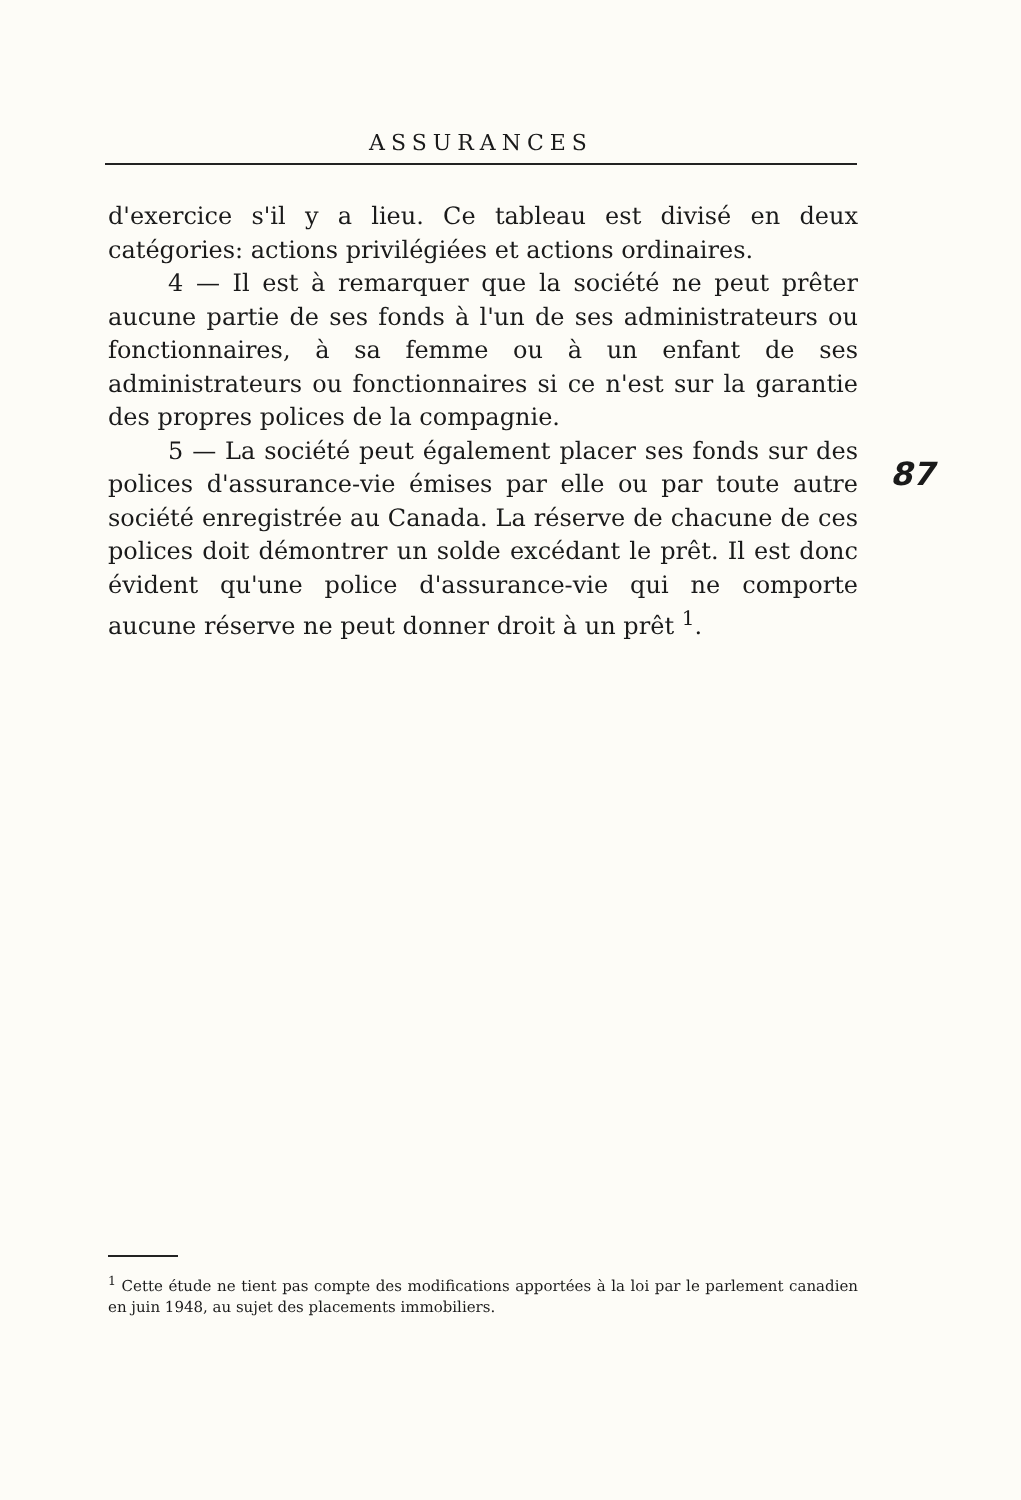ASSURANCES
d'exercice s'il y a lieu. Ce tableau est divisé en deux catégories: actions privilégiées et actions ordinaires.
4 — Il est à remarquer que la société ne peut prêter aucune partie de ses fonds à l'un de ses administrateurs ou fonctionnaires, à sa femme ou à un enfant de ses administrateurs ou fonctionnaires si ce n'est sur la garantie des propres polices de la compagnie.
5 — La société peut également placer ses fonds sur des polices d'assurance-vie émises par elle ou par toute autre société enregistrée au Canada. La réserve de chacune de ces polices doit démontrer un solde excédant le prêt. Il est donc évident qu'une police d'assurance-vie qui ne comporte aucune réserve ne peut donner droit à un prêt <sup>1</sup>.
87
<sup>1</sup> Cette étude ne tient pas compte des modifications apportées à la loi par le parlement canadien en juin 1948, au sujet des placements immobiliers.